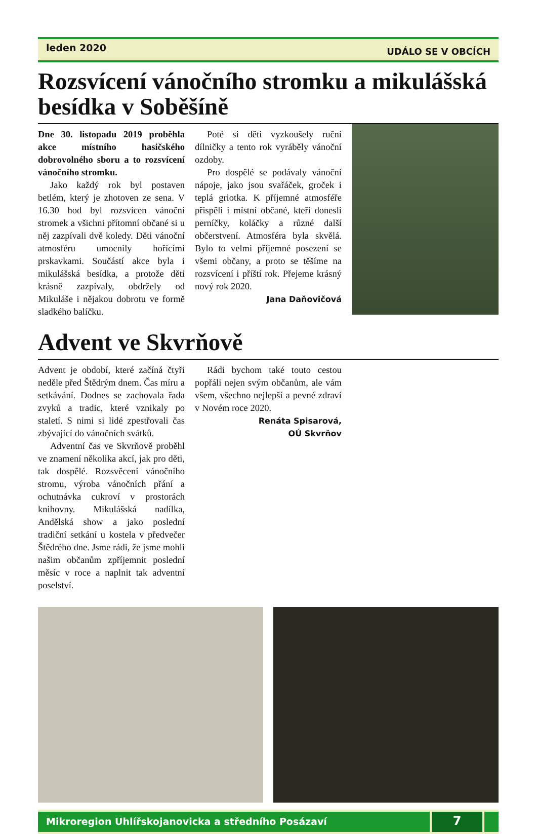leden 2020
UDÁLO SE V OBCÍCH
Rozsvícení vánočního stromku a mikulášská besídka v Soběšíně
Dne 30. listopadu 2019 proběhla akce místního hasičského dobrovolného sboru a to rozsvícení vánočního stromku.
Jako každý rok byl postaven betlém, který je zhotoven ze sena. V 16.30 hod byl rozsvícen vánoční stromek a všichni přítomní občané si u něj zazpívali dvě koledy. Děti vánoční atmosféru umocnily hořícími prskavkami. Součástí akce byla i mikulášská besídka, a protože děti krásně zazpívaly, obdržely od Mikuláše i nějakou dobrotu ve formě sladkého balíčku.
Poté si děti vyzkoušely ruční dílničky a tento rok vyráběly vánoční ozdoby.
Pro dospělé se podávaly vánoční nápoje, jako jsou svařáček, groček i teplá griotka. K příjemné atmosféře přispěli i místní občané, kteří donesli perníčky, koláčky a různé další občerstvení. Atmosféra byla skvělá. Bylo to velmi příjemné posezení se všemi občany, a proto se těšíme na rozsvícení i příští rok. Přejeme krásný nový rok 2020.
Jana Daňovičová
Advent ve Skvrňově
Advent je období, které začíná čtyři neděle před Štědrým dnem. Čas míru a setkávání. Dodnes se zachovala řada zvyků a tradic, které vznikaly po staletí. S nimi si lidé zpestřovali čas zbývající do vánočních svátků.
Adventní čas ve Skvrňově proběhl ve znamení několika akcí, jak pro děti, tak dospělé. Rozsvěcení vánočního stromu, výroba vánočních přání a ochutnávka cukroví v prostorách knihovny. Mikulášská nadílka, Andělská show a jako poslední tradiční setkání u kostela v předvečer Štědrého dne. Jsme rádi, že jsme mohli našim občanům zpříjemnit poslední měsíc v roce a naplnit tak adventní poselství.
Rádi bychom také touto cestou popřáli nejen svým občanům, ale vám všem, všechno nejlepší a pevné zdraví v Novém roce 2020.
Renáta Spisarová,
OÚ Skvrňov
Mikroregion Uhlířskojanovicka a středního Posázaví
7